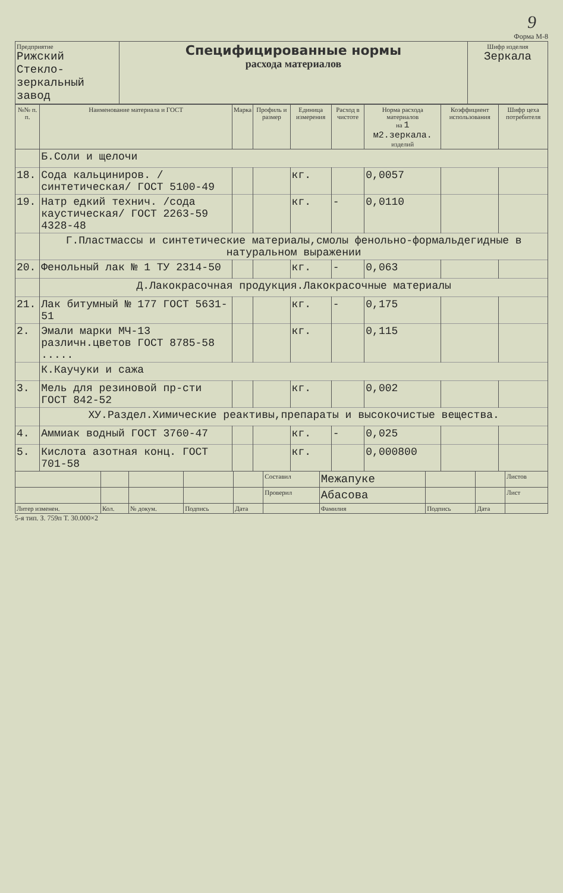9
Форма М-8
| Предприятие Рижский Стекло- зеркальный завод | Специфицированные нормы расхода материалов | Шифр изделия Зеркала |
| №№ п. п. | Наименование материала и ГОСТ | Марка | Профиль и размер | Единица измерения | Расход в чистоте | Норма расхода материалов на 1 м2.зеркала. изделий | Коэффициент использования | Шифр цеха потребителя |
| --- | --- | --- | --- | --- | --- | --- | --- | --- |
| | Б.Соли и щелочи | | | | | | | |
| 18. | Сода кальциниров. /синтетическая/ ГОСТ 5100-49 | | | кг. | | 0,0057 | | |
| 19. | Натр едкий технич. /сода каустическая/ ГОСТ 2263-59 4328-48 | | | кг. | - | 0,0110 | | |
| | Г.Пластмассы и синтетические материалы,смолы фенольно-формальдегидные в натуральном выражении | | | | | | | |
| 20. | Фенольный лак № 1 ТУ 2314-50 | | | кг. | - | 0,063 | | |
| | Д.Лакокрасочная продукция.Лакокрасочные материалы | | | | | | | |
| 21. | Лак битумный № 177 ГОСТ 5631-51 | | | кг. | - | 0,175 | | |
| 2. | Эмали марки МЧ-13 различн.цветов ГОСТ 8785-58 ..... | | | кг. | | 0,115 | | |
| | К.Каучуки и сажа | | | | | | | |
| 3. | Мель для резиновой пр-сти ГОСТ 842-52 | | | кг. | | 0,002 | | |
| | ХУ.Раздел.Химические реактивы,препараты и высокочистые вещества. | | | | | | | |
| 4. | Аммиак водный ГОСТ 3760-47 | | | кг. | - | 0,025 | | |
| 5. | Кислота азотная конц. ГОСТ 701-58 | | | кг. | | 0,000800 | | |
| | | | | | Составил | Межапуке | | | Листов |
| | | | | | Проверил | Абасова | | | Лист |
| Литер изменен. | Кол. | № докум. | Подпись | Дата | | Фамилия | Подпись | Дата | |
5-я тип. З. 759п Т. 30.000×2